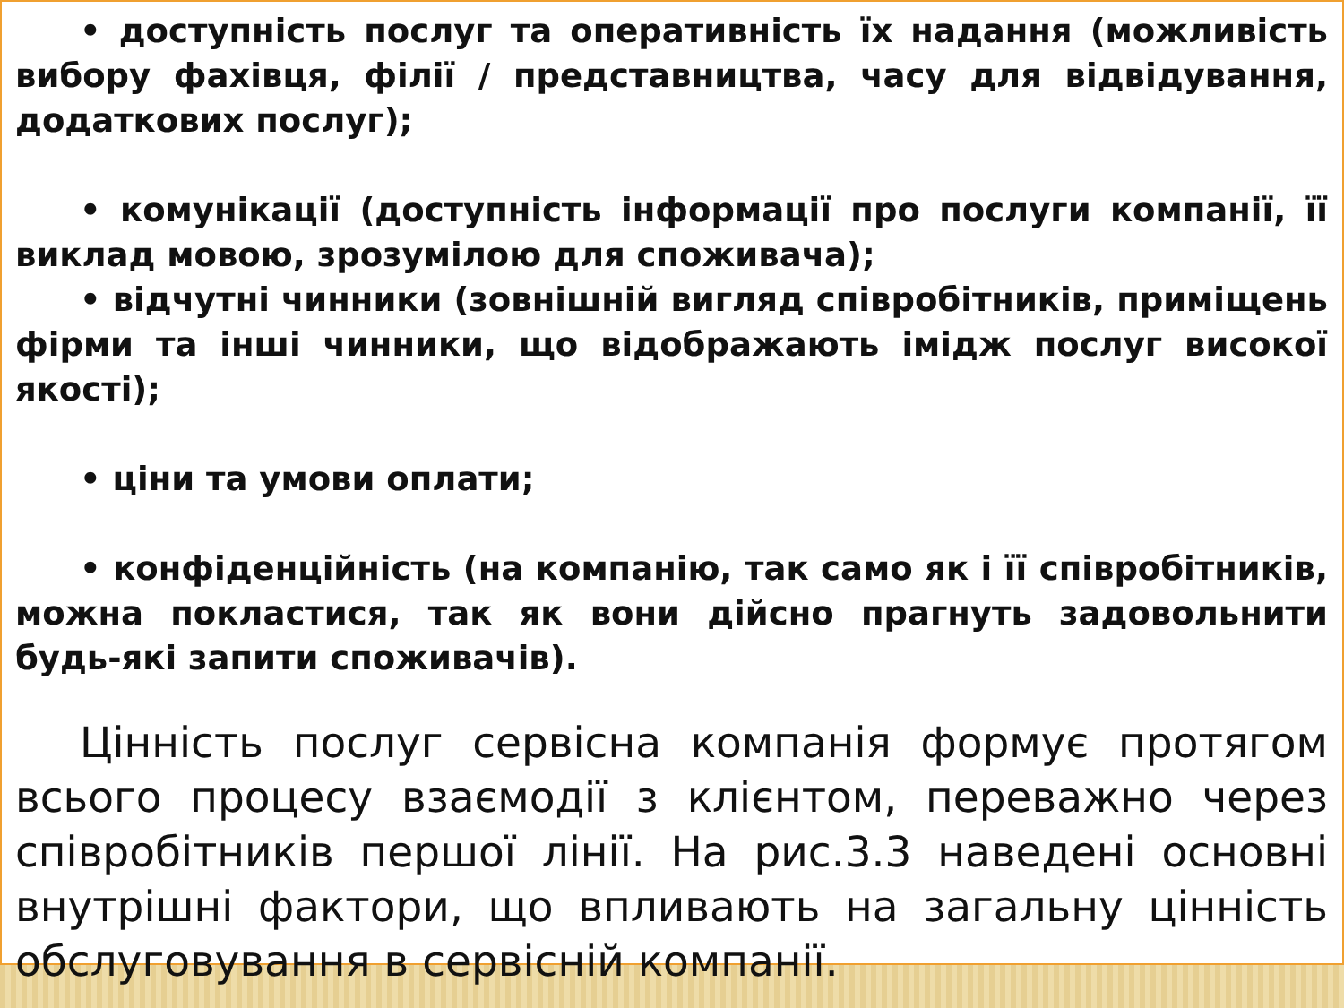• доступність послуг та оперативність їх надання (можливість вибору фахівця, філії / представництва, часу для відвідування, додаткових послуг);
• комунікації (доступність інформації про послуги компанії, її виклад мовою, зрозумілою для споживача);
• відчутні чинники (зовнішній вигляд співробітників, приміщень фірми та інші чинники, що відображають імідж послуг високої якості);
• ціни та умови оплати;
• конфіденційність (на компанію, так само як і її співробітників, можна покластися, так як вони дійсно прагнуть задовольнити будь-які запити споживачів).
Цінність послуг сервісна компанія формує протягом всього процесу взаємодії з клієнтом, переважно через співробітників першої лінії. На рис.3.3 наведені основні внутрішні фактори, що впливають на загальну цінність обслуговування в сервісній компанії.